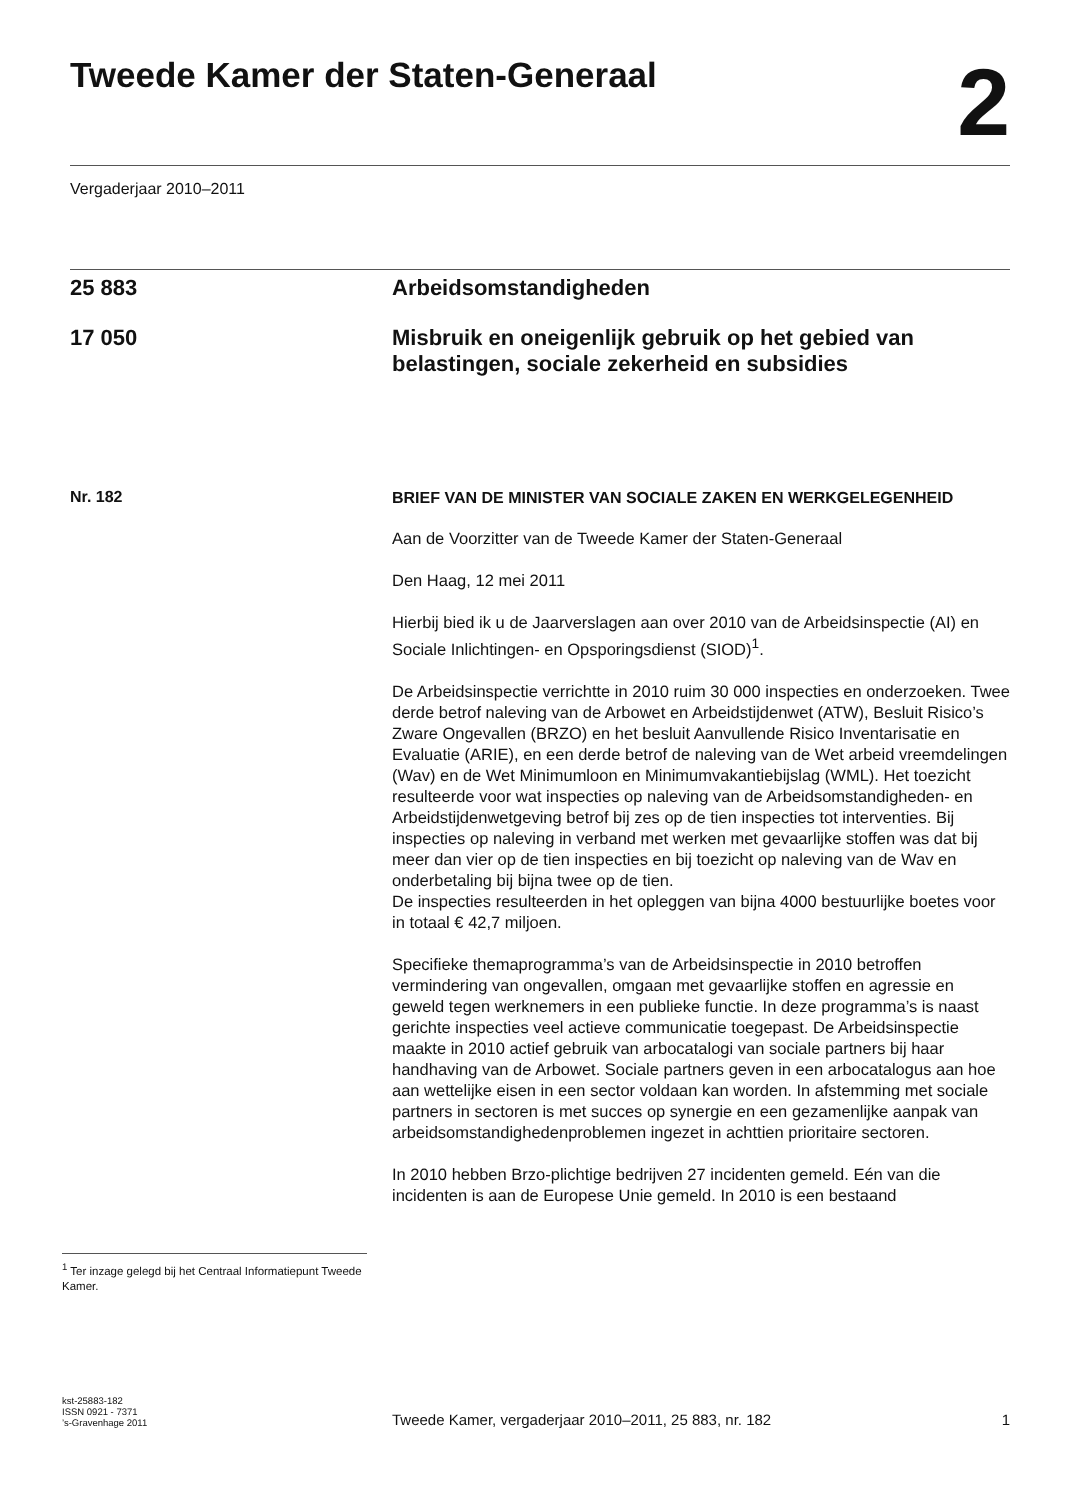Tweede Kamer der Staten-Generaal
2
Vergaderjaar 2010–2011
25 883 Arbeidsomstandigheden
17 050 Misbruik en oneigenlijk gebruik op het gebied van belastingen, sociale zekerheid en subsidies
Nr. 182
BRIEF VAN DE MINISTER VAN SOCIALE ZAKEN EN WERKGELEGENHEID
Aan de Voorzitter van de Tweede Kamer der Staten-Generaal
Den Haag, 12 mei 2011
Hierbij bied ik u de Jaarverslagen aan over 2010 van de Arbeidsinspectie (AI) en Sociale Inlichtingen- en Opsporingsdienst (SIOD)<sup>1</sup>.
De Arbeidsinspectie verrichtte in 2010 ruim 30 000 inspecties en onderzoeken. Twee derde betrof naleving van de Arbowet en Arbeidstijdenwet (ATW), Besluit Risico’s Zware Ongevallen (BRZO) en het besluit Aanvullende Risico Inventarisatie en Evaluatie (ARIE), en een derde betrof de naleving van de Wet arbeid vreemdelingen (Wav) en de Wet Minimumloon en Minimumvakantiebijslag (WML). Het toezicht resulteerde voor wat inspecties op naleving van de Arbeidsomstandigheden- en Arbeidstijdenwetgeving betrof bij zes op de tien inspecties tot interventies. Bij inspecties op naleving in verband met werken met gevaarlijke stoffen was dat bij meer dan vier op de tien inspecties en bij toezicht op naleving van de Wav en onderbetaling bij bijna twee op de tien.
De inspecties resulteerden in het opleggen van bijna 4000 bestuurlijke boetes voor in totaal € 42,7 miljoen.
Specifieke themaprogramma’s van de Arbeidsinspectie in 2010 betroffen vermindering van ongevallen, omgaan met gevaarlijke stoffen en agressie en geweld tegen werknemers in een publieke functie. In deze programma’s is naast gerichte inspecties veel actieve communicatie toegepast. De Arbeidsinspectie maakte in 2010 actief gebruik van arbocatalogi van sociale partners bij haar handhaving van de Arbowet. Sociale partners geven in een arbocatalogus aan hoe aan wettelijke eisen in een sector voldaan kan worden. In afstemming met sociale partners in sectoren is met succes op synergie en een gezamenlijke aanpak van arbeidsomstandighedenproblemen ingezet in achttien prioritaire sectoren.
In 2010 hebben Brzo-plichtige bedrijven 27 incidenten gemeld. Eén van die incidenten is aan de Europese Unie gemeld. In 2010 is een bestaand
<sup>1</sup> Ter inzage gelegd bij het Centraal Informatiepunt Tweede Kamer.
kst-25883-182
ISSN 0921 - 7371
’s-Gravenhage 2011
Tweede Kamer, vergaderjaar 2010–2011, 25 883, nr. 182
1